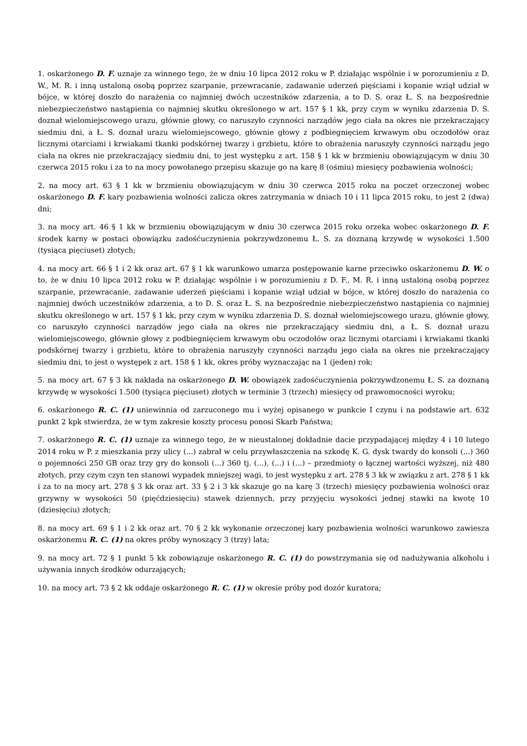1. oskarżonego D. F. uznaje za winnego tego, że w dniu 10 lipca 2012 roku w P. działając wspólnie i w porozumieniu z D. W., M. R. i inną ustaloną osobą poprzez szarpanie, przewracanie, zadawanie uderzeń pięściami i kopanie wziął udział w bójce, w której doszło do narażenia co najmniej dwóch uczestników zdarzenia, a to D. S. oraz Ł. S. na bezpośrednie niebezpieczeństwo nastąpienia co najmniej skutku określonego w art. 157 § 1 kk, przy czym w wyniku zdarzenia D. S. doznał wielomiejscowego urazu, głównie głowy, co naruszyło czynności narządów jego ciała na okres nie przekraczający siedmiu dni, a Ł. S. doznał urazu wielomiejscowego, głównie głowy z podbiegnięciem krwawym obu oczodołów oraz licznymi otarciami i krwiakami tkanki podskórnej twarzy i grzbietu, które to obrażenia naruszyły czynności narządu jego ciała na okres nie przekraczający siedmiu dni, to jest występku z art. 158 § 1 kk w brzmieniu obowiązującym w dniu 30 czerwca 2015 roku i za to na mocy powołanego przepisu skazuje go na karę 8 (ośmiu) miesięcy pozbawienia wolności;
2. na mocy art. 63 § 1 kk w brzmieniu obowiązującym w dniu 30 czerwca 2015 roku na poczet orzeczonej wobec oskarżonego D. F. kary pozbawienia wolności zalicza okres zatrzymania w dniach 10 i 11 lipca 2015 roku, to jest 2 (dwa) dni;
3. na mocy art. 46 § 1 kk w brzmieniu obowiązującym w dniu 30 czerwca 2015 roku orzeka wobec oskarżonego D. F. środek karny w postaci obowiązku zadośćuczynienia pokrzywdzonemu Ł. S. za doznaną krzywdę w wysokości 1.500 (tysiąca pięciuset) złotych;
4. na mocy art. 66 § 1 i 2 kk oraz art. 67 § 1 kk warunkowo umarza postępowanie karne przeciwko oskarżonemu D. W. o to, że w dniu 10 lipca 2012 roku w P. działając wspólnie i w porozumieniu z D. F., M. R. i inną ustaloną osobą poprzez szarpanie, przewracanie, zadawanie uderzeń pięściami i kopanie wziął udział w bójce, w której doszło do narażenia co najmniej dwóch uczestników zdarzenia, a to D. S. oraz Ł. S. na bezpośrednie niebezpieczeństwo nastąpienia co najmniej skutku określonego w art. 157 § 1 kk, przy czym w wyniku zdarzenia D. S. doznał wielomiejscowego urazu, głównie głowy, co naruszyło czynności narządów jego ciała na okres nie przekraczający siedmiu dni, a Ł. S. doznał urazu wielomiejscowego, głównie głowy z podbiegnięciem krwawym obu oczodołów oraz licznymi otarciami i krwiakami tkanki podskórnej twarzy i grzbietu, które to obrażenia naruszyły czynności narządu jego ciała na okres nie przekraczający siedmiu dni, to jest o występek z art. 158 § 1 kk, okres próby wyznaczając na 1 (jeden) rok;
5. na mocy art. 67 § 3 kk nakłada na oskarżonego D. W. obowiązek zadośćuczynienia pokrzywdzonemu Ł. S. za doznaną krzywdę w wysokości 1.500 (tysiąca pięciuset) złotych w terminie 3 (trzech) miesięcy od prawomocności wyroku;
6. oskarżonego R. C. (1) uniewinnia od zarzuconego mu i wyżej opisanego w punkcie I czynu i na podstawie art. 632 punkt 2 kpk stwierdza, że w tym zakresie koszty procesu ponosi Skarb Państwa;
7. oskarżonego R. C. (1) uznaje za winnego tego, że w nieustalonej dokładnie dacie przypadającej między 4 i 10 lutego 2014 roku w P. z mieszkania przy ulicy (...) zabrał w celu przywłaszczenia na szkodę K. G. dysk twardy do konsoli (...) 360 o pojemności 250 GB oraz trzy gry do konsoli (...) 360 tj. (...), (...) i (...) – przedmioty o łącznej wartości wyższej, niż 480 złotych, przy czym czyn ten stanowi wypadek mniejszej wagi, to jest występku z art. 278 § 3 kk w związku z art. 278 § 1 kk i za to na mocy art. 278 § 3 kk oraz art. 33 § 2 i 3 kk skazuje go na karę 3 (trzech) miesięcy pozbawienia wolności oraz grzywny w wysokości 50 (pięćdziesięciu) stawek dziennych, przy przyjęciu wysokości jednej stawki na kwotę 10 (dziesięciu) złotych;
8. na mocy art. 69 § 1 i 2 kk oraz art. 70 § 2 kk wykonanie orzeczonej kary pozbawienia wolności warunkowo zawiesza oskarżonemu R. C. (1) na okres próby wynoszący 3 (trzy) lata;
9. na mocy art. 72 § 1 punkt 5 kk zobowiązuje oskarżonego R. C. (1) do powstrzymania się od nadużywania alkoholu i używania innych środków odurzających;
10. na mocy art. 73 § 2 kk oddaje oskarżonego R. C. (1) w okresie próby pod dozór kuratora;